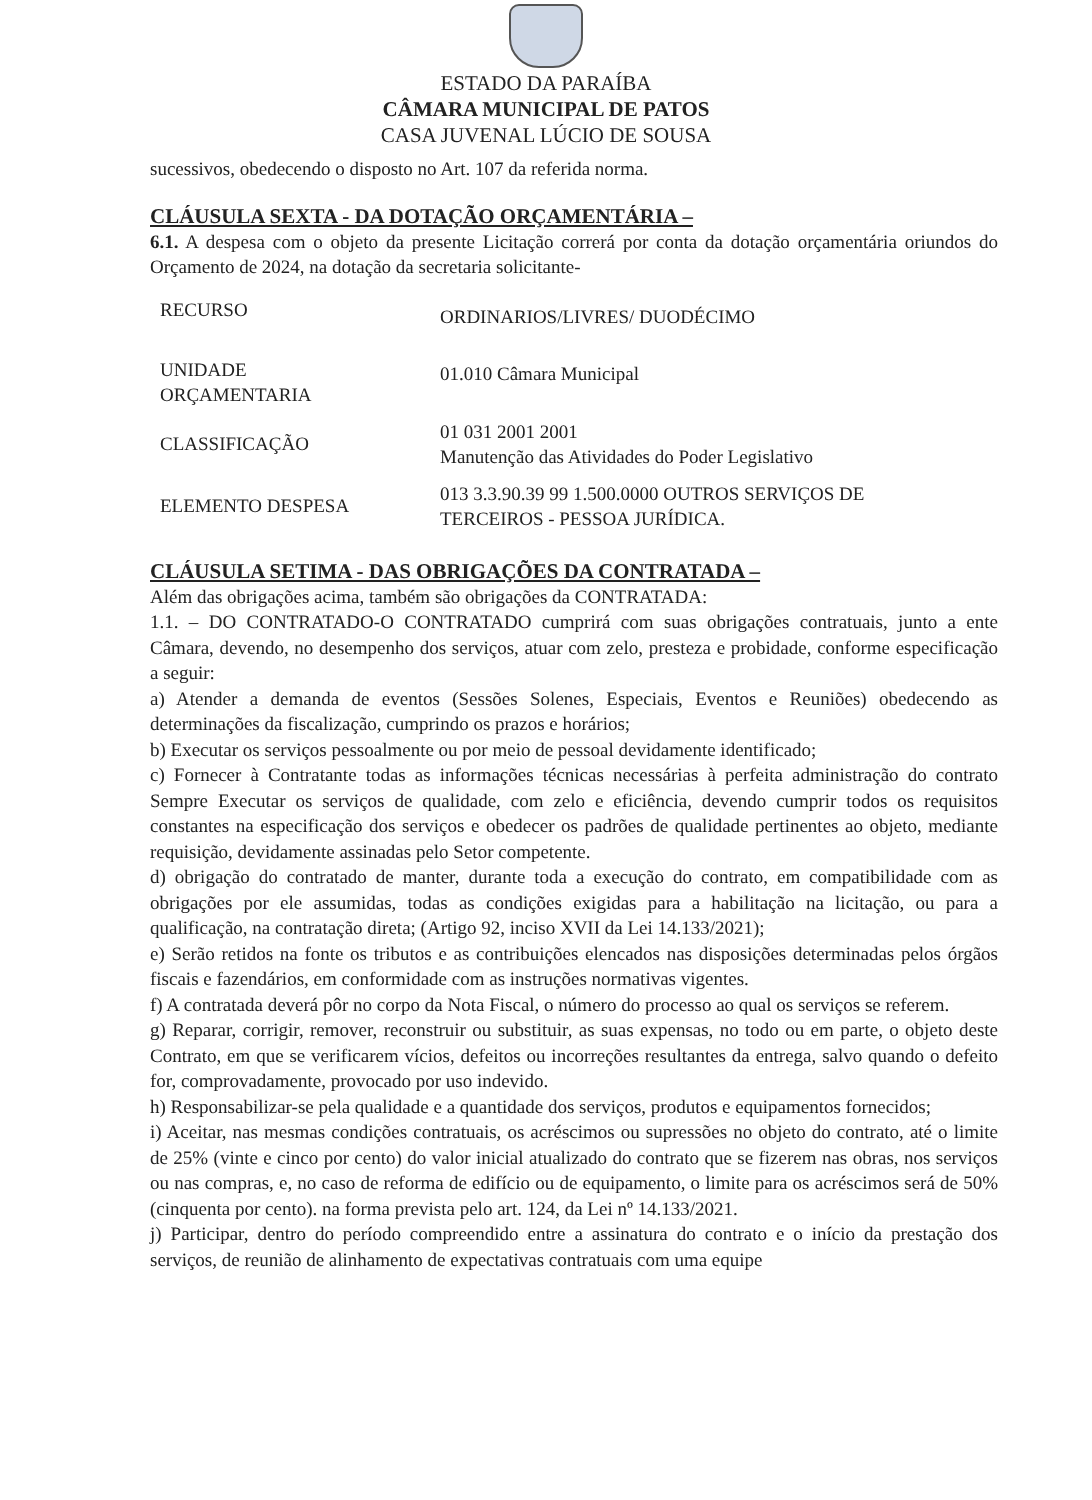ESTADO DA PARAÍBA
CÂMARA MUNICIPAL DE PATOS
CASA JUVENAL LÚCIO DE SOUSA
sucessivos, obedecendo o disposto no Art. 107 da referida norma.
CLÁUSULA SEXTA - DA DOTAÇÃO ORÇAMENTÁRIA –
6.1. A despesa com o objeto da presente Licitação correrá por conta da dotação orçamentária oriundos do Orçamento de 2024, na dotação da secretaria solicitante-
| RECURSO | ORDINARIOS/LIVRES/ DUODÉCIMO |
| UNIDADE ORÇAMENTARIA | 01.010 Câmara Municipal |
| CLASSIFICAÇÃO | 01 031 2001 2001 Manutenção das Atividades do Poder Legislativo |
| ELEMENTO DESPESA | 013 3.3.90.39 99 1.500.0000 OUTROS SERVIÇOS DE TERCEIROS - PESSOA JURÍDICA. |
CLÁUSULA SETIMA - DAS OBRIGAÇÕES DA CONTRATADA –
Além das obrigações acima, também são obrigações da CONTRATADA:
1.1. – DO CONTRATADO-O CONTRATADO cumprirá com suas obrigações contratuais, junto a ente Câmara, devendo, no desempenho dos serviços, atuar com zelo, presteza e probidade, conforme especificação a seguir:
a) Atender a demanda de eventos (Sessões Solenes, Especiais, Eventos e Reuniões) obedecendo as determinações da fiscalização, cumprindo os prazos e horários;
b) Executar os serviços pessoalmente ou por meio de pessoal devidamente identificado;
c) Fornecer à Contratante todas as informações técnicas necessárias à perfeita administração do contrato Sempre Executar os serviços de qualidade, com zelo e eficiência, devendo cumprir todos os requisitos constantes na especificação dos serviços e obedecer os padrões de qualidade pertinentes ao objeto, mediante requisição, devidamente assinadas pelo Setor competente.
d) obrigação do contratado de manter, durante toda a execução do contrato, em compatibilidade com as obrigações por ele assumidas, todas as condições exigidas para a habilitação na licitação, ou para a qualificação, na contratação direta; (Artigo 92, inciso XVII da Lei 14.133/2021);
e) Serão retidos na fonte os tributos e as contribuições elencados nas disposições determinadas pelos órgãos fiscais e fazendários, em conformidade com as instruções normativas vigentes.
f) A contratada deverá pôr no corpo da Nota Fiscal, o número do processo ao qual os serviços se referem.
g) Reparar, corrigir, remover, reconstruir ou substituir, as suas expensas, no todo ou em parte, o objeto deste Contrato, em que se verificarem vícios, defeitos ou incorreções resultantes da entrega, salvo quando o defeito for, comprovadamente, provocado por uso indevido.
h) Responsabilizar-se pela qualidade e a quantidade dos serviços, produtos e equipamentos fornecidos;
i) Aceitar, nas mesmas condições contratuais, os acréscimos ou supressões no objeto do contrato, até o limite de 25% (vinte e cinco por cento) do valor inicial atualizado do contrato que se fizerem nas obras, nos serviços ou nas compras, e, no caso de reforma de edifício ou de equipamento, o limite para os acréscimos será de 50% (cinquenta por cento). na forma prevista pelo art. 124, da Lei nº 14.133/2021.
j) Participar, dentro do período compreendido entre a assinatura do contrato e o início da prestação dos serviços, de reunião de alinhamento de expectativas contratuais com uma equipe